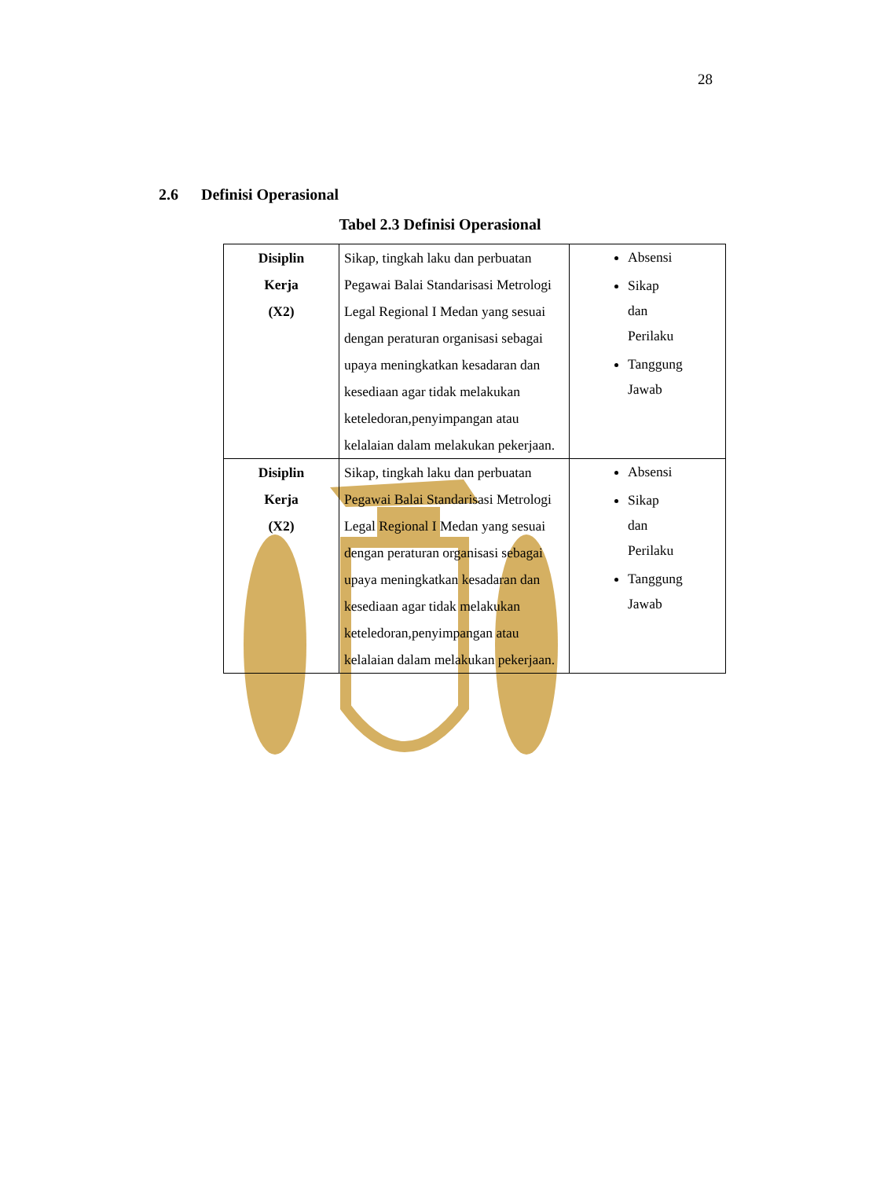28
2.6 Definisi Operasional
Tabel 2.3 Definisi Operasional
| Disiplin Kerja (X2) | Sikap, tingkah laku dan perbuatan Pegawai Balai Standarisasi Metrologi Legal Regional I Medan yang sesuai dengan peraturan organisasi sebagai upaya meningkatkan kesadaran dan kesediaan agar tidak melakukan keteledoran,penyimpangan atau kelalaian dalam melakukan pekerjaan. | Absensi Sikap dan Perilaku Tanggung Jawab |
| Disiplin Kerja (X2) | Sikap, tingkah laku dan perbuatan Pegawai Balai Standarisasi Metrologi Legal Regional I Medan yang sesuai dengan peraturan organisasi sebagai upaya meningkatkan kesadaran dan kesediaan agar tidak melakukan keteledoran,penyimpangan atau kelalaian dalam melakukan pekerjaan. | Absensi Sikap dan Perilaku Tanggung Jawab |